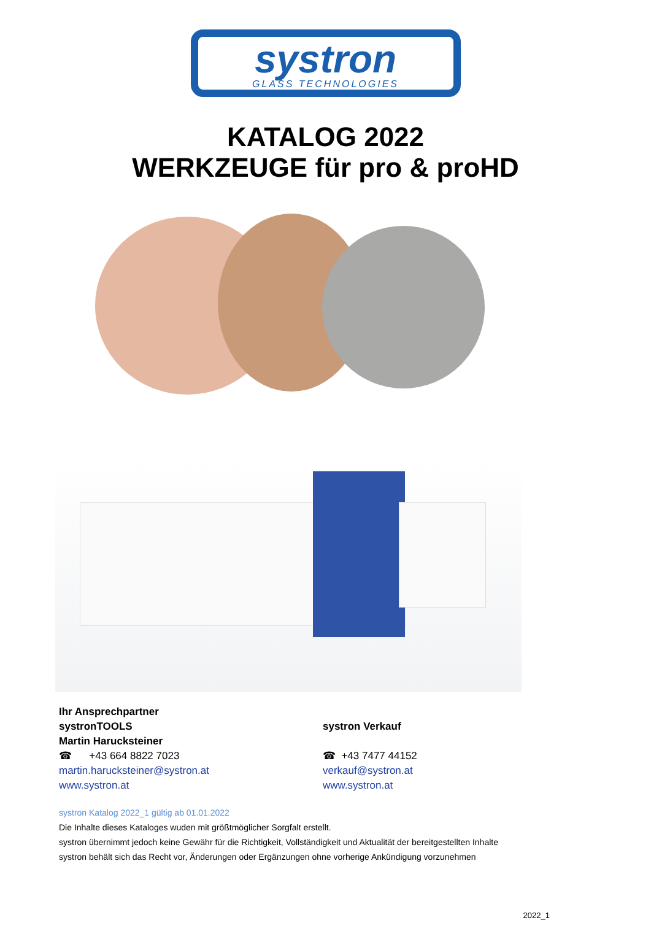systron
GLASS TECHNOLOGIES
KATALOG 2022
WERKZEUGE für pro & proHD
Ihr Ansprechpartner
systronTOOLS
Martin Harucksteiner
☎ +43 664 8822 7023
martin.harucksteiner@systron.at
www.systron.at
systron Verkauf
☎ +43 7477 44152
verkauf@systron.at
www.systron.at
systron Katalog 2022_1 gültig ab 01.01.2022
Die Inhalte dieses Kataloges wuden mit größtmöglicher Sorgfalt erstellt.
systron übernimmt jedoch keine Gewähr für die Richtigkeit, Vollständigkeit und Aktualität der bereitgestellten Inhalte
systron behält sich das Recht vor, Änderungen oder Ergänzungen ohne vorherige Ankündigung vorzunehmen
2022_1